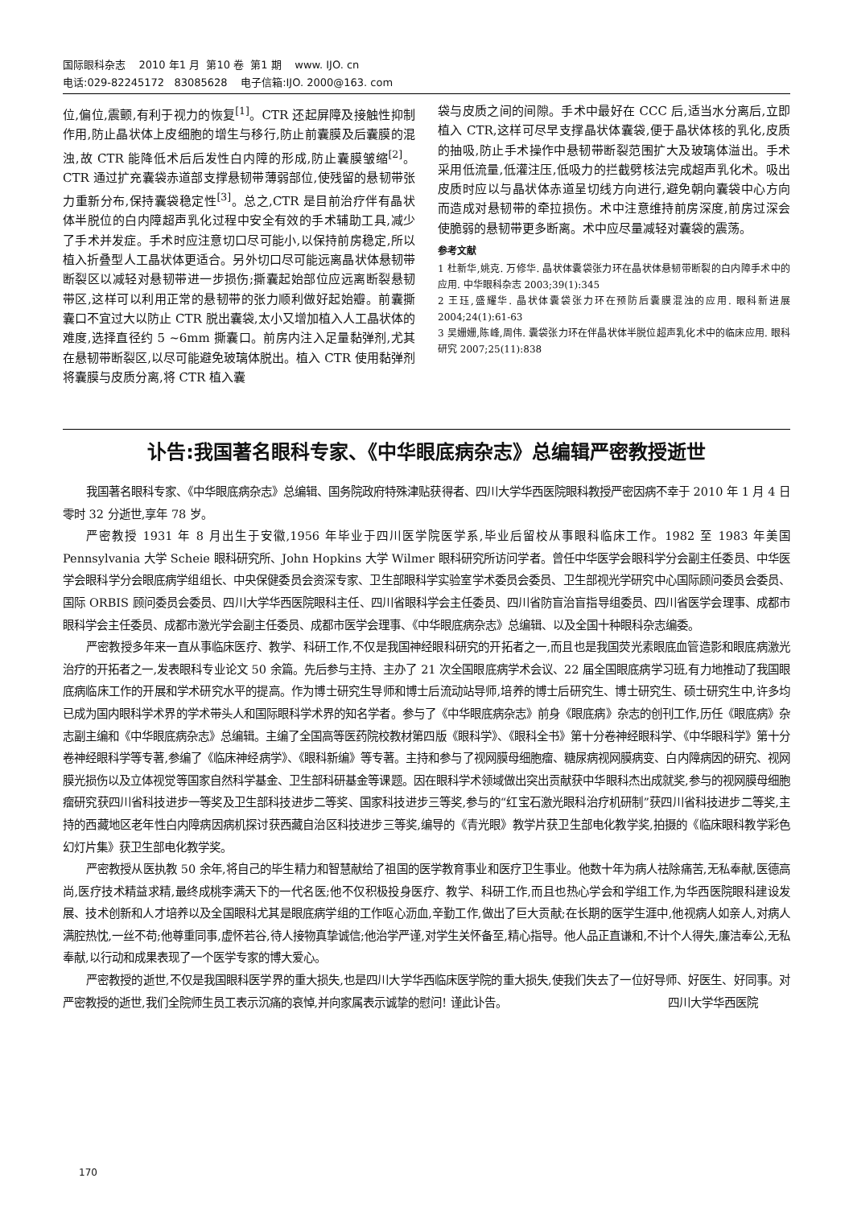国际眼科杂志 2010 年1 月 第10 卷 第1 期 www. IJO. cn
电话:029-82245172 83085628 电子信箱:IJO. 2000@163. com
位,偏位,震颤,有利于视力的恢复<sup>[1]</sup>。CTR 还起屏障及接触性抑制作用,防止晶状体上皮细胞的增生与移行,防止前囊膜及后囊膜的混浊,故 CTR 能降低术后后发性白内障的形成,防止囊膜皱缩<sup>[2]</sup>。CTR 通过扩充囊袋赤道部支撑悬韧带薄弱部位,使残留的悬韧带张力重新分布,保持囊袋稳定性<sup>[3]</sup>。总之,CTR 是目前治疗伴有晶状体半脱位的白内障超声乳化过程中安全有效的手术辅助工具,减少了手术并发症。手术时应注意切口尽可能小,以保持前房稳定,所以植入折叠型人工晶状体更适合。另外切口尽可能远离晶状体悬韧带断裂区以减轻对悬韧带进一步损伤;撕囊起始部位应远离断裂悬韧带区,这样可以利用正常的悬韧带的张力顺利做好起始瓣。前囊撕囊口不宜过大以防止 CTR 脱出囊袋,太小又增加植入人工晶状体的难度,选择直径约 5 ~6mm 撕囊口。前房内注入足量黏弹剂,尤其在悬韧带断裂区,以尽可能避免玻璃体脱出。植入 CTR 使用黏弹剂将囊膜与皮质分离,将 CTR 植入囊
袋与皮质之间的间隙。手术中最好在 CCC 后,适当水分离后,立即植入 CTR,这样可尽早支撑晶状体囊袋,便于晶状体核的乳化,皮质的抽吸,防止手术操作中悬韧带断裂范围扩大及玻璃体溢出。手术采用低流量,低灌注压,低吸力的拦截劈核法完成超声乳化术。吸出皮质时应以与晶状体赤道呈切线方向进行,避免朝向囊袋中心方向而造成对悬韧带的牵拉损伤。术中注意维持前房深度,前房过深会使脆弱的悬韧带更多断离。术中应尽量减轻对囊袋的震荡。
参考文献
1 杜新华,姚克. 万修华. 晶状体囊袋张力环在晶状体悬韧带断裂的白内障手术中的应用. 中华眼科杂志 2003;39(1):345
2 王珏,盛耀华. 晶状体囊袋张力环在预防后囊膜混浊的应用. 眼科新进展 2004;24(1):61-63
3 吴姗姗,陈峰,周伟. 囊袋张力环在伴晶状体半脱位超声乳化术中的临床应用. 眼科研究 2007;25(11):838
讣告:我国著名眼科专家、《中华眼底病杂志》总编辑严密教授逝世
我国著名眼科专家、《中华眼底病杂志》总编辑、国务院政府特殊津贴获得者、四川大学华西医院眼科教授严密因病不幸于 2010 年 1 月 4 日零时 32 分逝世,享年 78 岁。
严密教授 1931 年 8 月出生于安徽,1956 年毕业于四川医学院医学系,毕业后留校从事眼科临床工作。1982 至 1983 年美国 Pennsylvania 大学 Scheie 眼科研究所、John Hopkins 大学 Wilmer 眼科研究所访问学者。曾任中华医学会眼科学分会副主任委员、中华医学会眼科学分会眼底病学组组长、中央保健委员会资深专家、卫生部眼科学实验室学术委员会委员、卫生部视光学研究中心国际顾问委员会委员、国际 ORBIS 顾问委员会委员、四川大学华西医院眼科主任、四川省眼科学会主任委员、四川省防盲治盲指导组委员、四川省医学会理事、成都市眼科学会主任委员、成都市激光学会副主任委员、成都市医学会理事、《中华眼底病杂志》总编辑、以及全国十种眼科杂志编委。
严密教授多年来一直从事临床医疗、教学、科研工作,不仅是我国神经眼科研究的开拓者之一,而且也是我国荧光素眼底血管造影和眼底病激光治疗的开拓者之一,发表眼科专业论文 50 余篇。先后参与主持、主办了 21 次全国眼底病学术会议、22 届全国眼底病学习班,有力地推动了我国眼底病临床工作的开展和学术研究水平的提高。作为博士研究生导师和博士后流动站导师,培养的博士后研究生、博士研究生、硕士研究生中,许多均已成为国内眼科学术界的学术带头人和国际眼科学术界的知名学者。参与了《中华眼底病杂志》前身《眼底病》杂志的创刊工作,历任《眼底病》杂志副主编和《中华眼底病杂志》总编辑。主编了全国高等医药院校教材第四版《眼科学》、《眼科全书》第十分卷神经眼科学、《中华眼科学》第十分卷神经眼科学等专著,参编了《临床神经病学》、《眼科新编》等专著。主持和参与了视网膜母细胞瘤、糖尿病视网膜病变、白内障病因的研究、视网膜光损伤以及立体视觉等国家自然科学基金、卫生部科研基金等课题。因在眼科学术领域做出突出贡献获中华眼科杰出成就奖,参与的视网膜母细胞瘤研究获四川省科技进步一等奖及卫生部科技进步二等奖、国家科技进步三等奖,参与的“红宝石激光眼科治疗机研制”获四川省科技进步二等奖,主持的西藏地区老年性白内障病因病机探讨获西藏自治区科技进步三等奖,编导的《青光眼》教学片获卫生部电化教学奖,拍摄的《临床眼科教学彩色幻灯片集》获卫生部电化教学奖。
严密教授从医执教 50 余年,将自己的毕生精力和智慧献给了祖国的医学教育事业和医疗卫生事业。他数十年为病人祛除痛苦,无私奉献,医德高尚,医疗技术精益求精,最终成桃李满天下的一代名医;他不仅积极投身医疗、教学、科研工作,而且也热心学会和学组工作,为华西医院眼科建设发展、技术创新和人才培养以及全国眼科尤其是眼底病学组的工作呕心沥血,辛勤工作,做出了巨大贡献;在长期的医学生涯中,他视病人如亲人,对病人满腔热忱,一丝不苟;他尊重同事,虚怀若谷,待人接物真挚诚信;他治学严谨,对学生关怀备至,精心指导。他人品正直谦和,不计个人得失,廉洁奉公,无私奉献,以行动和成果表现了一个医学专家的博大爱心。
严密教授的逝世,不仅是我国眼科医学界的重大损失,也是四川大学华西临床医学院的重大损失,使我们失去了一位好导师、好医生、好同事。对严密教授的逝世,我们全院师生员工表示沉痛的哀悼,并向家属表示诚挚的慰问! 谨此讣告。
四川大学华西医院
170